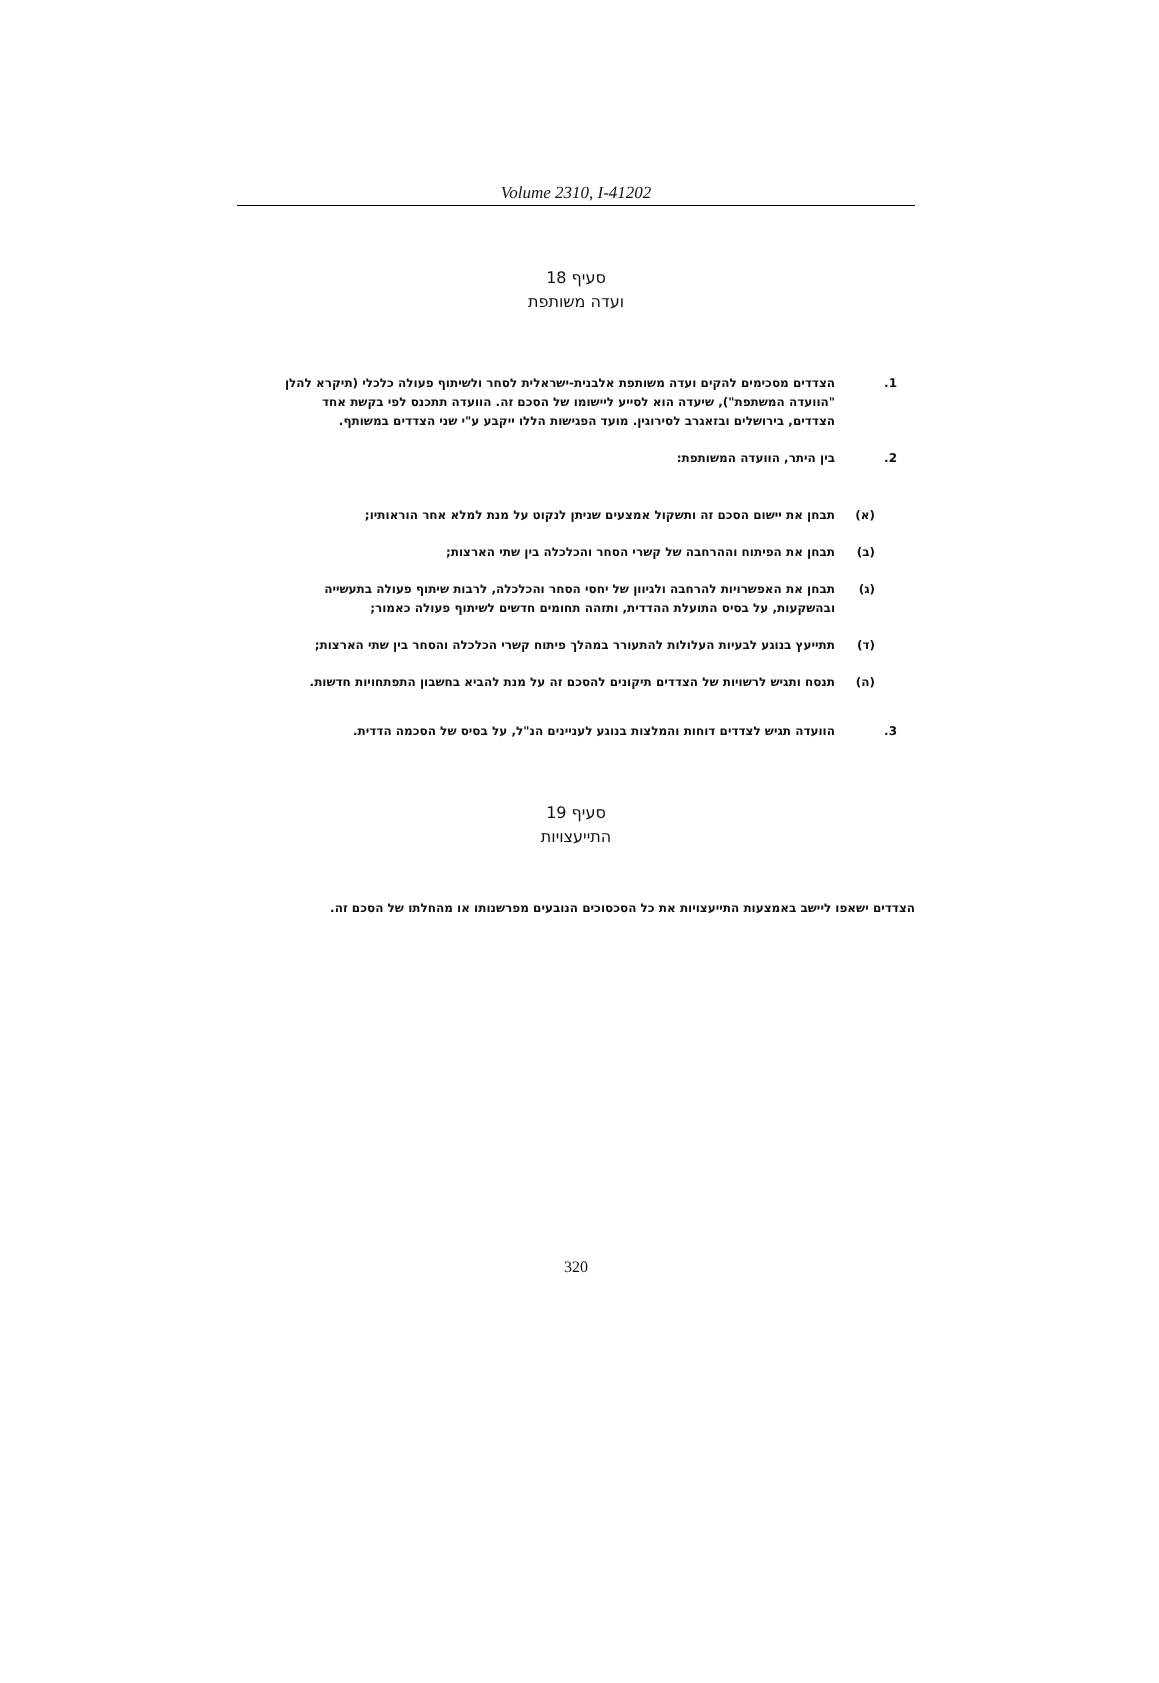Volume 2310, I-41202
סעיף 18
ועדה משותפת
1. הצדדים מסכימים להקים ועדה משותפת אלבנית-ישראלית לסחר ולשיתוף פעולה כלכלי (תיקרא להלן "הוועדה המשתפת"), שיעדה הוא לסייע ליישומו של הסכם זה. הוועדה תתכנס לפי בקשת אחד הצדדים, בירושלים ובזאגרב לסירוגין. מועד הפגישות הללו ייקבע ע"י שני הצדדים במשותף.
2. בין היתר, הוועדה המשותפת:
(א) תבחן את יישום הסכם זה ותשקול אמצעים שניתן לנקוט על מנת למלא אחר הוראותיו;
(ב) תבחן את הפיתוח וההרחבה של קשרי הסחר והכלכלה בין שתי הארצות;
(ג) תבחן את האפשרויות להרחבה ולגיוון של יחסי הסחר והכלכלה, לרבות שיתוף פעולה בתעשייה ובהשקעות, על בסיס התועלת ההדדית, ותזהה תחומים חדשים לשיתוף פעולה כאמור;
(ד) תתייעץ בנוגע לבעיות העלולות להתעורר במהלך פיתוח קשרי הכלכלה והסחר בין שתי הארצות;
(ה) תנסח ותגיש לרשויות של הצדדים תיקונים להסכם זה על מנת להביא בחשבון התפתחויות חדשות.
3. הוועדה תגיש לצדדים דוחות והמלצות בנוגע לעניינים הנ"ל, על בסיס של הסכמה הדדית.
סעיף 19
התייעצויות
הצדדים ישאפו ליישב באמצעות התייעצויות את כל הסכסוכים הנובעים מפרשנותו או מהחלתו של הסכם זה.
320